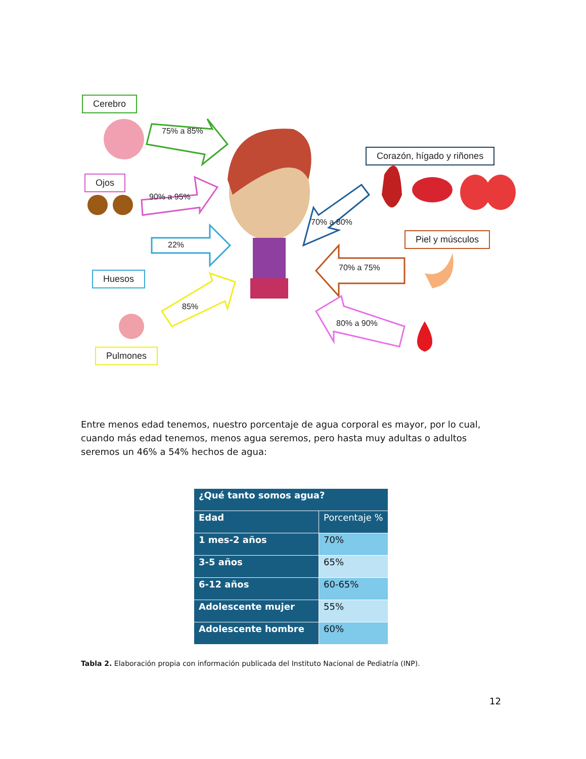Cerebro
Ojos
Huesos
Pulmones
Corazón, hígado y riñones
Piel y músculos
75% a 85%
90% a 95%
22%
85%
70% a 80%
70% a 75%
80% a 90%
Entre menos edad tenemos, nuestro porcentaje de agua corporal es mayor, por lo cual, cuando más edad tenemos, menos agua seremos, pero hasta muy adultas o adultos seremos un 46% a 54% hechos de agua:
| ¿Qué tanto somos agua? | |
| --- | --- |
| Edad | Porcentaje % |
| 1 mes-2 años | 70% |
| 3-5 años | 65% |
| 6-12 años | 60-65% |
| Adolescente mujer | 55% |
| Adolescente hombre | 60% |
Tabla 2. Elaboración propia con información publicada del Instituto Nacional de Pediatría (INP).
12